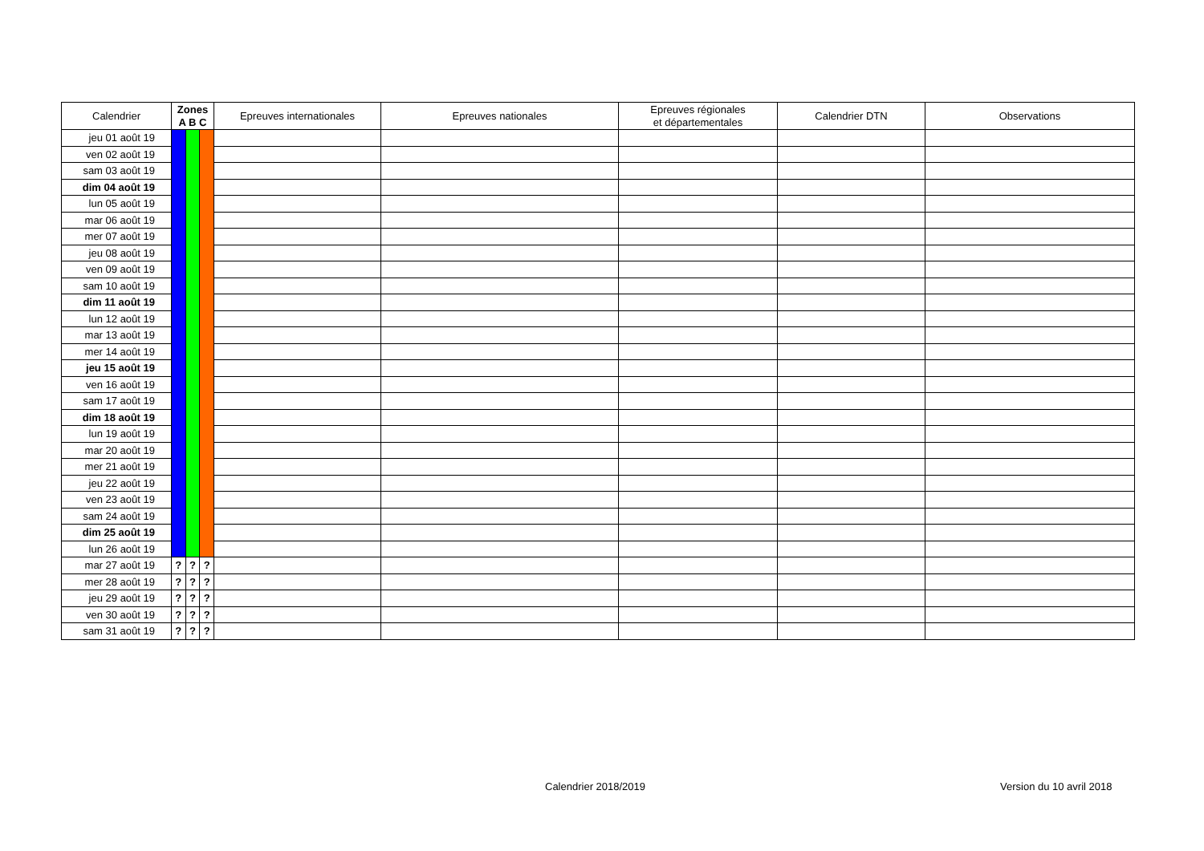| Calendrier | Zones A B C | | | Epreuves internationales | Epreuves nationales | Epreuves régionales et départementales | Calendrier DTN | Observations |
| --- | --- | --- | --- | --- | --- | --- | --- | --- |
| jeu 01 août 19 | | | | | | | | |
| ven 02 août 19 | | | | | | | | |
| sam 03 août 19 | | | | | | | | |
| dim 04 août 19 | | | | | | | | |
| lun 05 août 19 | | | | | | | | |
| mar 06 août 19 | | | | | | | | |
| mer 07 août 19 | | | | | | | | |
| jeu 08 août 19 | | | | | | | | |
| ven 09 août 19 | | | | | | | | |
| sam 10 août 19 | | | | | | | | |
| dim 11 août 19 | | | | | | | | |
| lun 12 août 19 | | | | | | | | |
| mar 13 août 19 | | | | | | | | |
| mer 14 août 19 | | | | | | | | |
| jeu 15 août 19 | | | | | | | | |
| ven 16 août 19 | | | | | | | | |
| sam 17 août 19 | | | | | | | | |
| dim 18 août 19 | | | | | | | | |
| lun 19 août 19 | | | | | | | | |
| mar 20 août 19 | | | | | | | | |
| mer 21 août 19 | | | | | | | | |
| jeu 22 août 19 | | | | | | | | |
| ven 23 août 19 | | | | | | | | |
| sam 24 août 19 | | | | | | | | |
| dim 25 août 19 | | | | | | | | |
| lun 26 août 19 | | | | | | | | |
| mar 27 août 19 | ? | ? | ? | | | | | |
| mer 28 août 19 | ? | ? | ? | | | | | |
| jeu 29 août 19 | ? | ? | ? | | | | | |
| ven 30 août 19 | ? | ? | ? | | | | | |
| sam 31 août 19 | ? | ? | ? | | | | | |
Calendrier 2018/2019 Version du 10 avril 2018